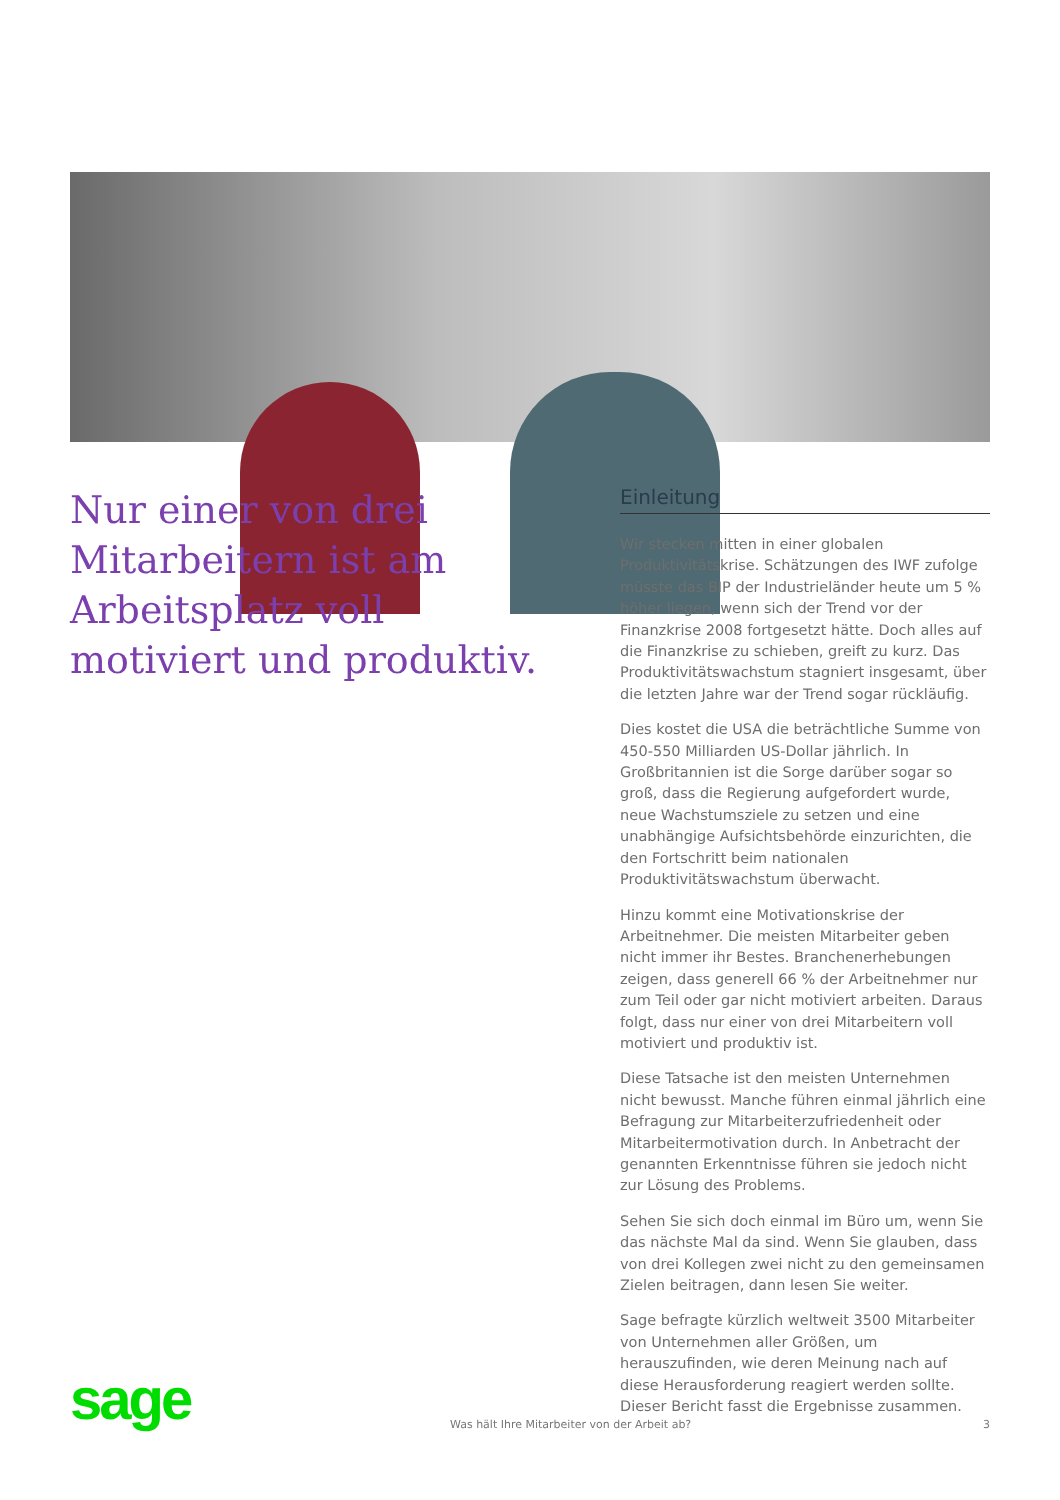Nur einer von drei Mitarbeitern ist am Arbeitsplatz voll motiviert und produktiv.
Einleitung
Wir stecken mitten in einer globalen Produktivitätskrise. Schätzungen des IWF zufolge müsste das BIP der Industrieländer heute um 5 % höher liegen, wenn sich der Trend vor der Finanzkrise 2008 fortgesetzt hätte. Doch alles auf die Finanzkrise zu schieben, greift zu kurz. Das Produktivitätswachstum stagniert insgesamt, über die letzten Jahre war der Trend sogar rückläufig.
Dies kostet die USA die beträchtliche Summe von 450-550 Milliarden US-Dollar jährlich. In Großbritannien ist die Sorge darüber sogar so groß, dass die Regierung aufgefordert wurde, neue Wachstumsziele zu setzen und eine unabhängige Aufsichtsbehörde einzurichten, die den Fortschritt beim nationalen Produktivitätswachstum überwacht.
Hinzu kommt eine Motivationskrise der Arbeitnehmer. Die meisten Mitarbeiter geben nicht immer ihr Bestes. Branchenerhebungen zeigen, dass generell 66 % der Arbeitnehmer nur zum Teil oder gar nicht motiviert arbeiten. Daraus folgt, dass nur einer von drei Mitarbeitern voll motiviert und produktiv ist.
Diese Tatsache ist den meisten Unternehmen nicht bewusst. Manche führen einmal jährlich eine Befragung zur Mitarbeiterzufriedenheit oder Mitarbeitermotivation durch. In Anbetracht der genannten Erkenntnisse führen sie jedoch nicht zur Lösung des Problems.
Sehen Sie sich doch einmal im Büro um, wenn Sie das nächste Mal da sind. Wenn Sie glauben, dass von drei Kollegen zwei nicht zu den gemeinsamen Zielen beitragen, dann lesen Sie weiter.
Sage befragte kürzlich weltweit 3500 Mitarbeiter von Unternehmen aller Größen, um herauszufinden, wie deren Meinung nach auf diese Herausforderung reagiert werden sollte. Dieser Bericht fasst die Ergebnisse zusammen.
sage Was hält Ihre Mitarbeiter von der Arbeit ab? 3